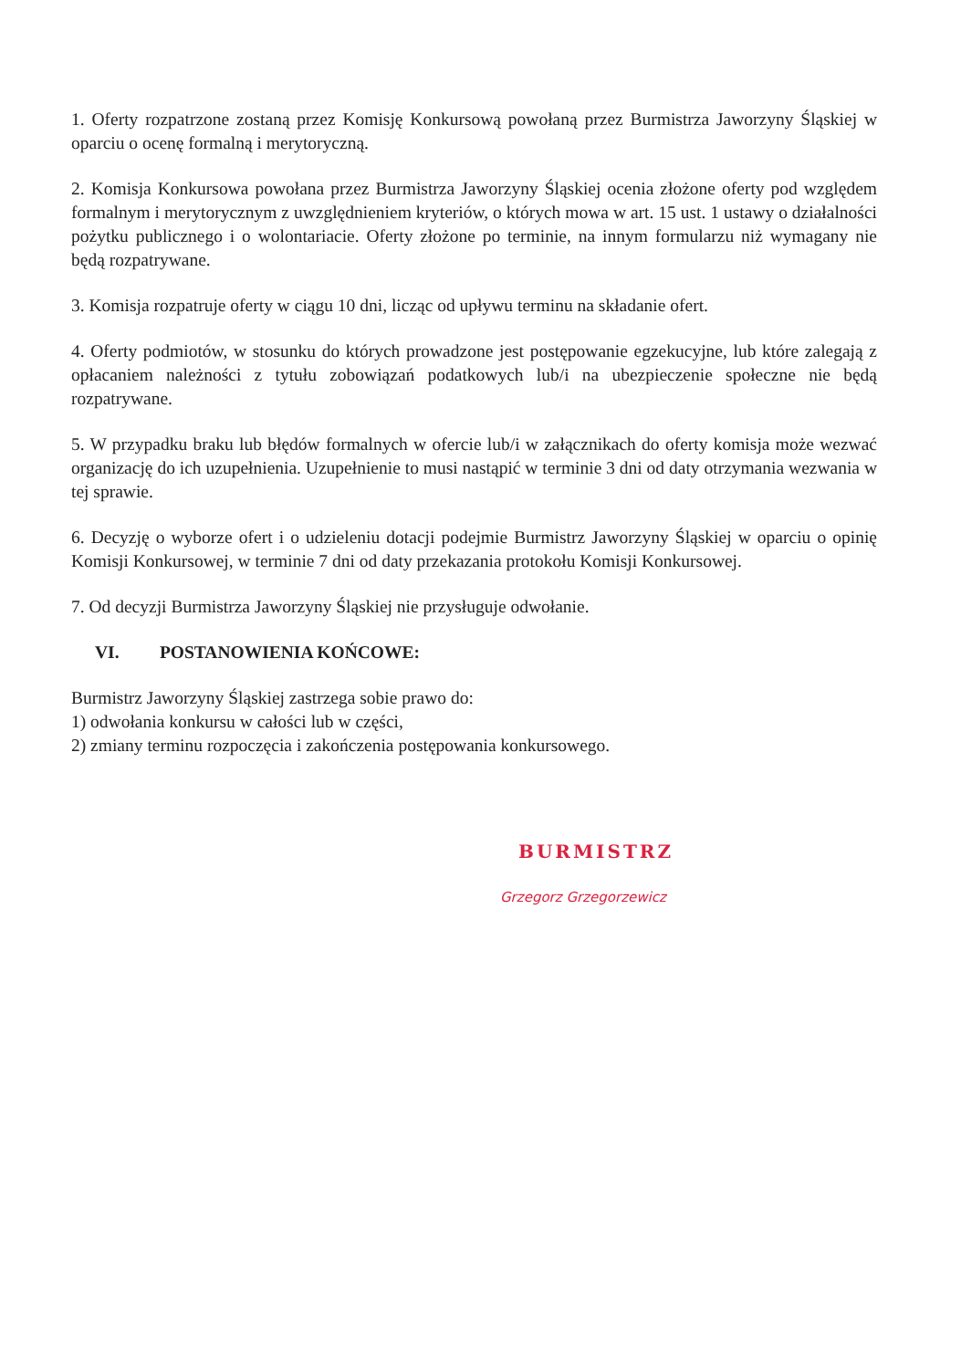1. Oferty rozpatrzone zostaną przez Komisję Konkursową powołaną przez Burmistrza Jaworzyny Śląskiej w oparciu o ocenę formalną i merytoryczną.
2. Komisja Konkursowa powołana przez Burmistrza Jaworzyny Śląskiej ocenia złożone oferty pod względem formalnym i merytorycznym z uwzględnieniem kryteriów, o których mowa w art. 15 ust. 1 ustawy o działalności pożytku publicznego i o wolontariacie. Oferty złożone po terminie, na innym formularzu niż wymagany nie będą rozpatrywane.
3. Komisja rozpatruje oferty w ciągu 10 dni, licząc od upływu terminu na składanie ofert.
4. Oferty podmiotów, w stosunku do których prowadzone jest postępowanie egzekucyjne, lub które zalegają z opłacaniem należności z tytułu zobowiązań podatkowych lub/i na ubezpieczenie społeczne nie będą rozpatrywane.
5. W przypadku braku lub błędów formalnych w ofercie lub/i w załącznikach do oferty komisja może wezwać organizację do ich uzupełnienia. Uzupełnienie to musi nastąpić w terminie 3 dni od daty otrzymania wezwania w tej sprawie.
6. Decyzję o wyborze ofert i o udzieleniu dotacji podejmie Burmistrz Jaworzyny Śląskiej w oparciu o opinię Komisji Konkursowej, w terminie 7 dni od daty przekazania protokołu Komisji Konkursowej.
7. Od decyzji Burmistrza Jaworzyny Śląskiej nie przysługuje odwołanie.
VI. POSTANOWIENIA KOŃCOWE:
Burmistrz Jaworzyny Śląskiej zastrzega sobie prawo do:
1) odwołania konkursu w całości lub w części,
2) zmiany terminu rozpoczęcia i zakończenia postępowania konkursowego.
BURMISTRZ
Grzegorz Grzegorzewicz